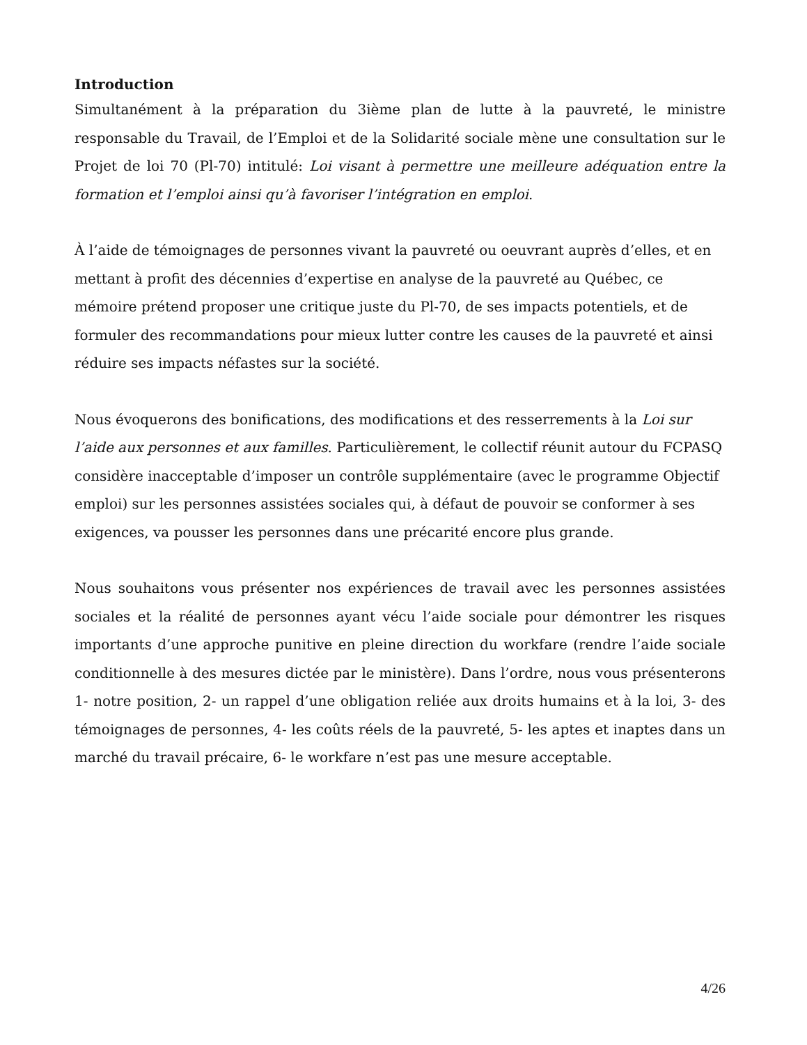Introduction
Simultanément à la préparation du 3ième plan de lutte à la pauvreté, le ministre responsable du Travail, de l’Emploi et de la Solidarité sociale mène une consultation sur le Projet de loi 70 (Pl-70) intitulé: Loi visant à permettre une meilleure adéquation entre la formation et l’emploi ainsi qu’à favoriser l’intégration en emploi.
À l’aide de témoignages de personnes vivant la pauvreté ou oeuvrant auprès d’elles, et en mettant à profit des décennies d’expertise en analyse de la pauvreté au Québec, ce mémoire prétend proposer une critique juste du Pl-70, de ses impacts potentiels, et de formuler des recommandations pour mieux lutter contre les causes de la pauvreté et ainsi réduire ses impacts néfastes sur la société.
Nous évoquerons des bonifications, des modifications et des resserrements à la Loi sur l’aide aux personnes et aux familles. Particulièrement, le collectif réunit autour du FCPASQ considère inacceptable d’imposer un contrôle supplémentaire (avec le programme Objectif emploi) sur les personnes assistées sociales qui, à défaut de pouvoir se conformer à ses exigences, va pousser les personnes dans une précarité encore plus grande.
Nous souhaitons vous présenter nos expériences de travail avec les personnes assistées sociales et la réalité de personnes ayant vécu l’aide sociale pour démontrer les risques importants d’une approche punitive en pleine direction du workfare (rendre l’aide sociale conditionnelle à des mesures dictée par le ministère). Dans l’ordre, nous vous présenterons 1- notre position, 2- un rappel d’une obligation reliée aux droits humains et à la loi, 3- des témoignages de personnes, 4- les coûts réels de la pauvreté, 5- les aptes et inaptes dans un marché du travail précaire, 6- le workfare n’est pas une mesure acceptable.
4/26